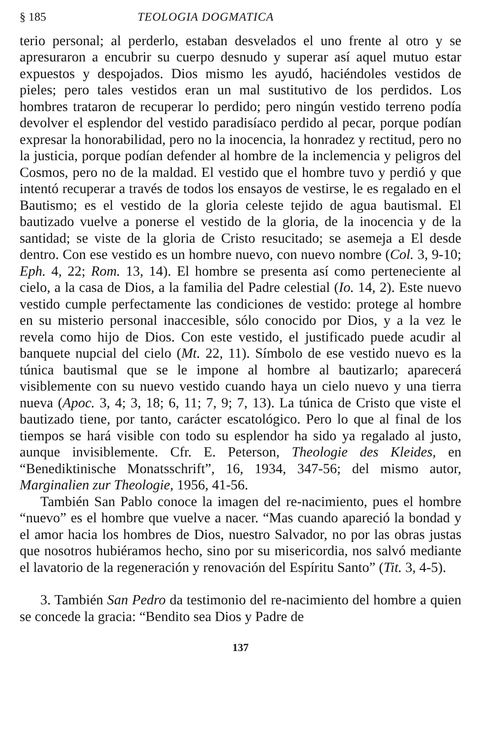§ 185 TEOLOGIA DOGMATICA
terio personal; al perderlo, estaban desvelados el uno frente al otro y se apresuraron a encubrir su cuerpo desnudo y superar así aquel mutuo estar expuestos y despojados. Dios mismo les ayudó, haciéndoles vestidos de pieles; pero tales vestidos eran un mal sustitutivo de los perdidos. Los hombres trataron de recuperar lo perdido; pero ningún vestido terreno podía devolver el esplendor del vestido paradisíaco perdido al pecar, porque podían expresar la honorabilidad, pero no la inocencia, la honradez y rectitud, pero no la justicia, porque podían defender al hombre de la inclemencia y peligros del Cosmos, pero no de la maldad. El vestido que el hombre tuvo y perdió y que intentó recuperar a través de todos los ensayos de vestirse, le es regalado en el Bautismo; es el vestido de la gloria celeste tejido de agua bautismal. El bautizado vuelve a ponerse el vestido de la gloria, de la inocencia y de la santidad; se viste de la gloria de Cristo resucitado; se asemeja a El desde dentro. Con ese vestido es un hombre nuevo, con nuevo nombre (Col. 3, 9-10; Eph. 4, 22; Rom. 13, 14). El hombre se presenta así como perteneciente al cielo, a la casa de Dios, a la familia del Padre celestial (Io. 14, 2). Este nuevo vestido cumple perfectamente las condiciones de vestido: protege al hombre en su misterio personal inaccesible, sólo conocido por Dios, y a la vez le revela como hijo de Dios. Con este vestido, el justificado puede acudir al banquete nupcial del cielo (Mt. 22, 11). Símbolo de ese vestido nuevo es la túnica bautismal que se le impone al hombre al bautizarlo; aparecerá visiblemente con su nuevo vestido cuando haya un cielo nuevo y una tierra nueva (Apoc. 3, 4; 3, 18; 6, 11; 7, 9; 7, 13). La túnica de Cristo que viste el bautizado tiene, por tanto, carácter escatológico. Pero lo que al final de los tiempos se hará visible con todo su esplendor ha sido ya regalado al justo, aunque invisiblemente. Cfr. E. Peterson, Theologie des Kleides, en “Benediktinische Monatsschrift”, 16, 1934, 347-56; del mismo autor, Marginalien zur Theologie, 1956, 41-56.
También San Pablo conoce la imagen del re-nacimiento, pues el hombre “nuevo” es el hombre que vuelve a nacer. “Mas cuando apareció la bondad y el amor hacia los hombres de Dios, nuestro Salvador, no por las obras justas que nosotros hubiéramos hecho, sino por su misericordia, nos salvó mediante el lavatorio de la regeneración y renovación del Espíritu Santo” (Tit. 3, 4-5).
3. También San Pedro da testimonio del re-nacimiento del hombre a quien se concede la gracia: “Bendito sea Dios y Padre de
137